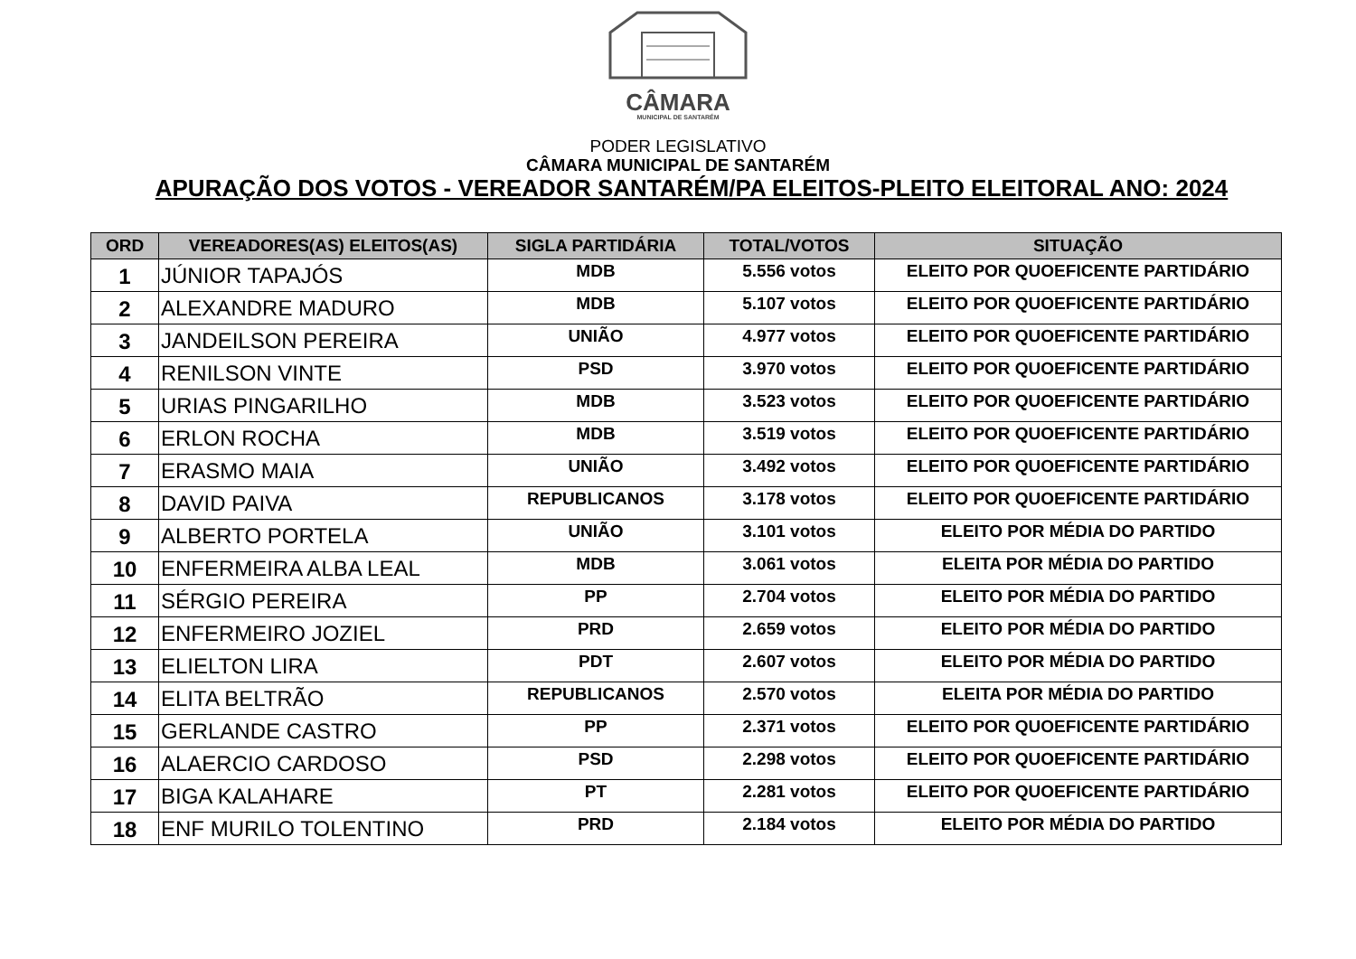CÂMARA
MUNICIPAL DE SANTARÉM
PODER LEGISLATIVO
CÂMARA MUNICIPAL DE SANTARÉM
APURAÇÃO DOS VOTOS - VEREADOR SANTARÉM/PA ELEITOS-PLEITO ELEITORAL ANO: 2024
| ORD | VEREADORES(AS) ELEITOS(AS) | SIGLA PARTIDÁRIA | TOTAL/VOTOS | SITUAÇÃO |
| --- | --- | --- | --- | --- |
| 1 | JÚNIOR TAPAJÓS | MDB | 5.556 votos | ELEITO POR QUOEFICENTE PARTIDÁRIO |
| 2 | ALEXANDRE MADURO | MDB | 5.107 votos | ELEITO POR QUOEFICENTE PARTIDÁRIO |
| 3 | JANDEILSON PEREIRA | UNIÃO | 4.977 votos | ELEITO POR QUOEFICENTE PARTIDÁRIO |
| 4 | RENILSON VINTE | PSD | 3.970 votos | ELEITO POR QUOEFICENTE PARTIDÁRIO |
| 5 | URIAS PINGARILHO | MDB | 3.523 votos | ELEITO POR QUOEFICENTE PARTIDÁRIO |
| 6 | ERLON ROCHA | MDB | 3.519 votos | ELEITO POR QUOEFICENTE PARTIDÁRIO |
| 7 | ERASMO MAIA | UNIÃO | 3.492 votos | ELEITO POR QUOEFICENTE PARTIDÁRIO |
| 8 | DAVID PAIVA | REPUBLICANOS | 3.178 votos | ELEITO POR QUOEFICENTE PARTIDÁRIO |
| 9 | ALBERTO PORTELA | UNIÃO | 3.101 votos | ELEITO POR MÉDIA DO PARTIDO |
| 10 | ENFERMEIRA ALBA LEAL | MDB | 3.061 votos | ELEITA POR MÉDIA DO PARTIDO |
| 11 | SÉRGIO PEREIRA | PP | 2.704 votos | ELEITO POR MÉDIA DO PARTIDO |
| 12 | ENFERMEIRO JOZIEL | PRD | 2.659 votos | ELEITO POR MÉDIA DO PARTIDO |
| 13 | ELIELTON LIRA | PDT | 2.607 votos | ELEITO POR MÉDIA DO PARTIDO |
| 14 | ELITA BELTRÃO | REPUBLICANOS | 2.570 votos | ELEITA POR MÉDIA DO PARTIDO |
| 15 | GERLANDE CASTRO | PP | 2.371 votos | ELEITO POR QUOEFICENTE PARTIDÁRIO |
| 16 | ALAERCIO CARDOSO | PSD | 2.298 votos | ELEITO POR QUOEFICENTE PARTIDÁRIO |
| 17 | BIGA KALAHARE | PT | 2.281 votos | ELEITO POR QUOEFICENTE PARTIDÁRIO |
| 18 | ENF MURILO TOLENTINO | PRD | 2.184 votos | ELEITO POR MÉDIA DO PARTIDO |